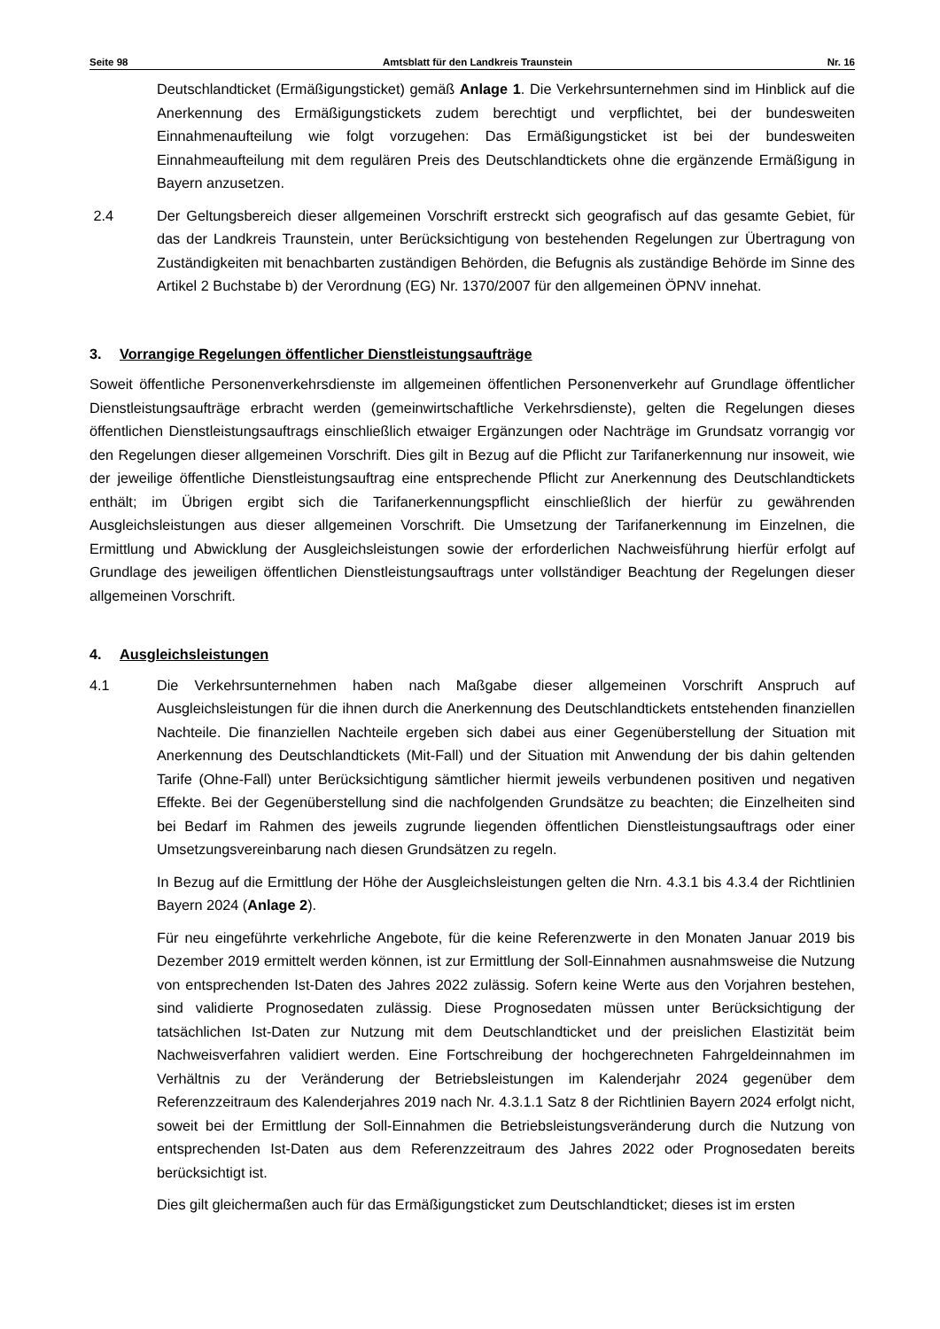Seite 98 Amtsblatt für den Landkreis Traunstein Nr. 16
Deutschlandticket (Ermäßigungsticket) gemäß Anlage 1. Die Verkehrsunternehmen sind im Hinblick auf die Anerkennung des Ermäßigungstickets zudem berechtigt und verpflichtet, bei der bundesweiten Einnahmenaufteilung wie folgt vorzugehen: Das Ermäßigungsticket ist bei der bundesweiten Einnahmeaufteilung mit dem regulären Preis des Deutschlandtickets ohne die ergänzende Ermäßigung in Bayern anzusetzen.
2.4 Der Geltungsbereich dieser allgemeinen Vorschrift erstreckt sich geografisch auf das gesamte Gebiet, für das der Landkreis Traunstein, unter Berücksichtigung von bestehenden Regelungen zur Übertragung von Zuständigkeiten mit benachbarten zuständigen Behörden, die Befugnis als zuständige Behörde im Sinne des Artikel 2 Buchstabe b) der Verordnung (EG) Nr. 1370/2007 für den allgemeinen ÖPNV innehat.
3. Vorrangige Regelungen öffentlicher Dienstleistungsaufträge
Soweit öffentliche Personenverkehrsdienste im allgemeinen öffentlichen Personenverkehr auf Grundlage öffentlicher Dienstleistungsaufträge erbracht werden (gemeinwirtschaftliche Verkehrsdienste), gelten die Regelungen dieses öffentlichen Dienstleistungsauftrags einschließlich etwaiger Ergänzungen oder Nachträge im Grundsatz vorrangig vor den Regelungen dieser allgemeinen Vorschrift. Dies gilt in Bezug auf die Pflicht zur Tarifanerkennung nur insoweit, wie der jeweilige öffentliche Dienstleistungsauftrag eine entsprechende Pflicht zur Anerkennung des Deutschlandtickets enthält; im Übrigen ergibt sich die Tarifanerkennungspflicht einschließlich der hierfür zu gewährenden Ausgleichsleistungen aus dieser allgemeinen Vorschrift. Die Umsetzung der Tarifanerkennung im Einzelnen, die Ermittlung und Abwicklung der Ausgleichsleistungen sowie der erforderlichen Nachweisführung hierfür erfolgt auf Grundlage des jeweiligen öffentlichen Dienstleistungsauftrags unter vollständiger Beachtung der Regelungen dieser allgemeinen Vorschrift.
4. Ausgleichsleistungen
4.1 Die Verkehrsunternehmen haben nach Maßgabe dieser allgemeinen Vorschrift Anspruch auf Ausgleichsleistungen für die ihnen durch die Anerkennung des Deutschlandtickets entstehenden finanziellen Nachteile. Die finanziellen Nachteile ergeben sich dabei aus einer Gegenüberstellung der Situation mit Anerkennung des Deutschlandtickets (Mit-Fall) und der Situation mit Anwendung der bis dahin geltenden Tarife (Ohne-Fall) unter Berücksichtigung sämtlicher hiermit jeweils verbundenen positiven und negativen Effekte. Bei der Gegenüberstellung sind die nachfolgenden Grundsätze zu beachten; die Einzelheiten sind bei Bedarf im Rahmen des jeweils zugrunde liegenden öffentlichen Dienstleistungsauftrags oder einer Umsetzungsvereinbarung nach diesen Grundsätzen zu regeln.
In Bezug auf die Ermittlung der Höhe der Ausgleichsleistungen gelten die Nrn. 4.3.1 bis 4.3.4 der Richtlinien Bayern 2024 (Anlage 2).
Für neu eingeführte verkehrliche Angebote, für die keine Referenzwerte in den Monaten Januar 2019 bis Dezember 2019 ermittelt werden können, ist zur Ermittlung der Soll-Einnahmen ausnahmsweise die Nutzung von entsprechenden Ist-Daten des Jahres 2022 zulässig. Sofern keine Werte aus den Vorjahren bestehen, sind validierte Prognosedaten zulässig. Diese Prognosedaten müssen unter Berücksichtigung der tatsächlichen Ist-Daten zur Nutzung mit dem Deutschlandticket und der preislichen Elastizität beim Nachweisverfahren validiert werden. Eine Fortschreibung der hochgerechneten Fahrgeldeinnahmen im Verhältnis zu der Veränderung der Betriebsleistungen im Kalenderjahr 2024 gegenüber dem Referenzzeitraum des Kalenderjahres 2019 nach Nr. 4.3.1.1 Satz 8 der Richtlinien Bayern 2024 erfolgt nicht, soweit bei der Ermittlung der Soll-Einnahmen die Betriebsleistungsveränderung durch die Nutzung von entsprechenden Ist-Daten aus dem Referenzzeitraum des Jahres 2022 oder Prognosedaten bereits berücksichtigt ist.
Dies gilt gleichermaßen auch für das Ermäßigungsticket zum Deutschlandticket; dieses ist im ersten